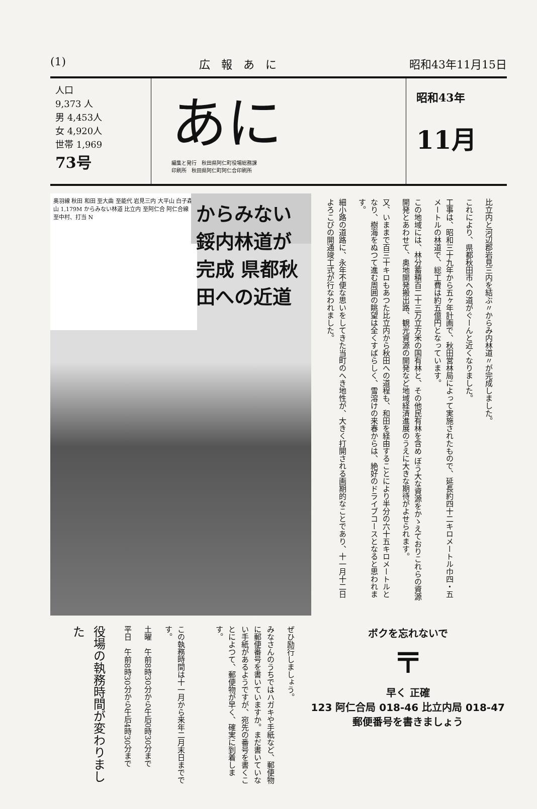(1) 広　報　あ　に 昭和43年11月15日
人口
9,373 人
男 4,453人
女 4,920人
世帯 1,969
73号
あに
編集と発行　秋田県阿仁町役場総務課
印刷所　秋田県阿仁町阿仁合印刷所
昭和43年
11月
奥羽線 秋田 和田 至大曲 至能代 岩見三内 大平山 白子森山 1,179M からみない林道 比立内 至阿仁合 阿仁合線 至中村、打当 N
からみない
鋖内林道が完成 県都秋田への近道
比立内と河辺郡岩見三内を結ぶ〃からみ内林道〃が完成しました。
これにより、県都秋田市への道がぐーんと近くなりました。
工事は、昭和三十九年から五ヶ年計画で、秋田営林局によって実施されたもので、延長約四十二キロメートル巾四・五メートルの林道で、総工費は約五億円となっています。
この地域には、林分蓄積百二十三万立方米の国有林と、その他民有林を含め ぼう大な資源をかゝえておりこれらの資源開発とあわせて、奥地開発搬出路、観光資源の開発など地域経済進展のうえに大きな期待がよせられます。
又、いままで百三十キロもあつた比立内から秋田への道程も、和田を経由することにより半分の六十五キロメートルとなり、樹海をぬつて進む周囲の眺望は全くすばらしく、雪溶けの来春からは、絶好のドライブコースとなると思われます。
細小路の道路に、永年不便な思いをしてきた当町のへき地性が、大きく打開される画期的なことであり、十一月十二日よろこびの開通竣工式が行なわれました。
この執務時間は十一月から来年二月末日までです。
土曜　午前8時30分から午后0時30分まで
平日　午前8時30分から午后4時30分まで
役場の執務時間が変わりました
ぜひ励行しましょう。
みなさんのうちではハガキや手紙など、郵便物に郵便番号を書いていますか。まだ書いていない手紙があるようですが、宛先の番号を書くことによつて、郵便物が早く、確実に到着します。
ボクを忘れないで
〒
早く 正確
123 阿仁合局 018-46 比立内局 018-47
郵便番号を書きましょう